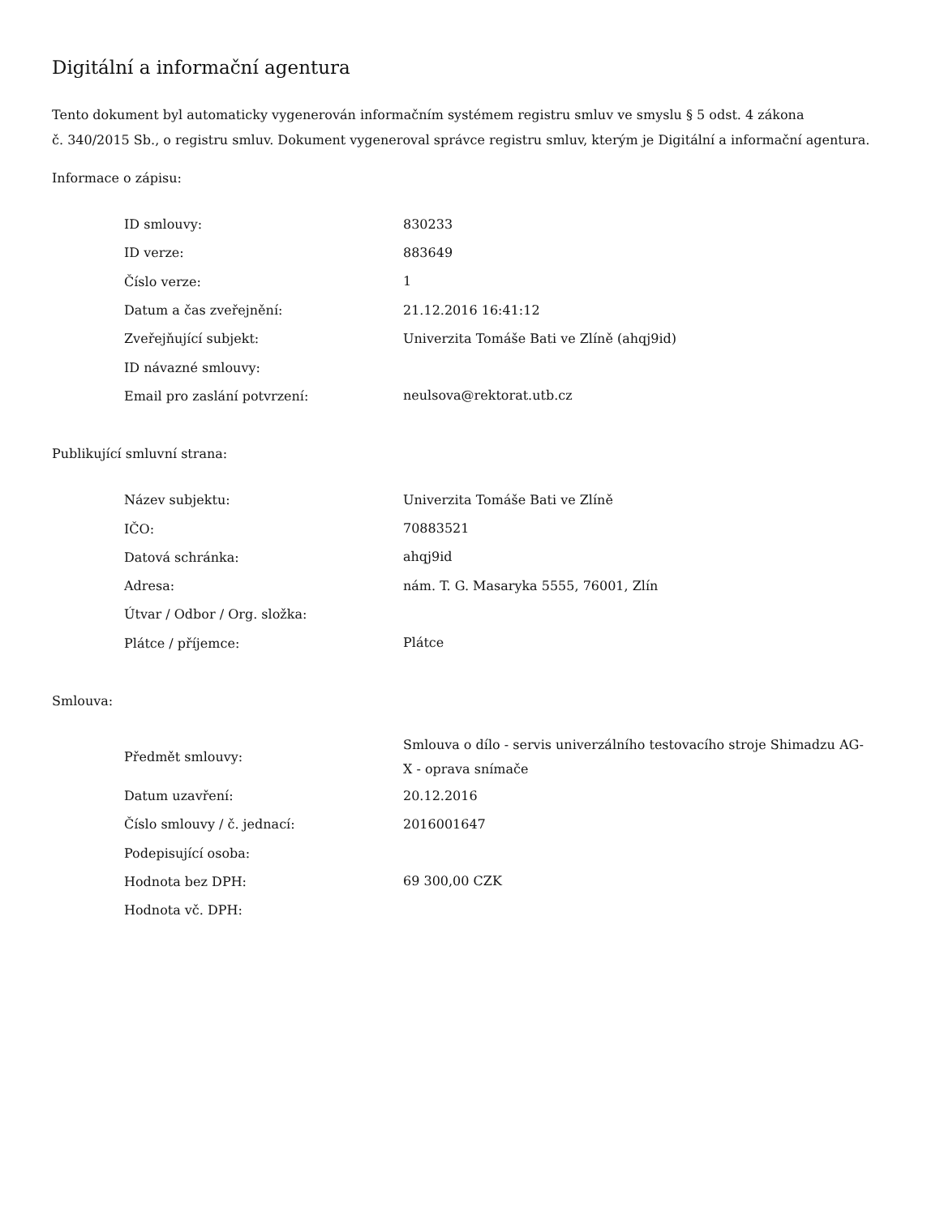Digitální a informační agentura
Tento dokument byl automaticky vygenerován informačním systémem registru smluv ve smyslu § 5 odst. 4 zákona
č. 340/2015 Sb., o registru smluv. Dokument vygeneroval správce registru smluv, kterým je Digitální a informační agentura.
Informace o zápisu:
| ID smlouvy: | 830233 |
| ID verze: | 883649 |
| Číslo verze: | 1 |
| Datum a čas zveřejnění: | 21.12.2016 16:41:12 |
| Zveřejňující subjekt: | Univerzita Tomáše Bati ve Zlíně (ahqj9id) |
| ID návazné smlouvy: | |
| Email pro zaslání potvrzení: | neulsova@rektorat.utb.cz |
Publikující smluvní strana:
| Název subjektu: | Univerzita Tomáše Bati ve Zlíně |
| IČO: | 70883521 |
| Datová schránka: | ahqj9id |
| Adresa: | nám. T. G. Masaryka 5555, 76001, Zlín |
| Útvar / Odbor / Org. složka: | |
| Plátce / příjemce: | Plátce |
Smlouva:
| Předmět smlouvy: | Smlouva o dílo - servis univerzálního testovacího stroje Shimadzu AG-X - oprava snímače |
| Datum uzavření: | 20.12.2016 |
| Číslo smlouvy / č. jednací: | 2016001647 |
| Podepisující osoba: | |
| Hodnota bez DPH: | 69 300,00 CZK |
| Hodnota vč. DPH: | |